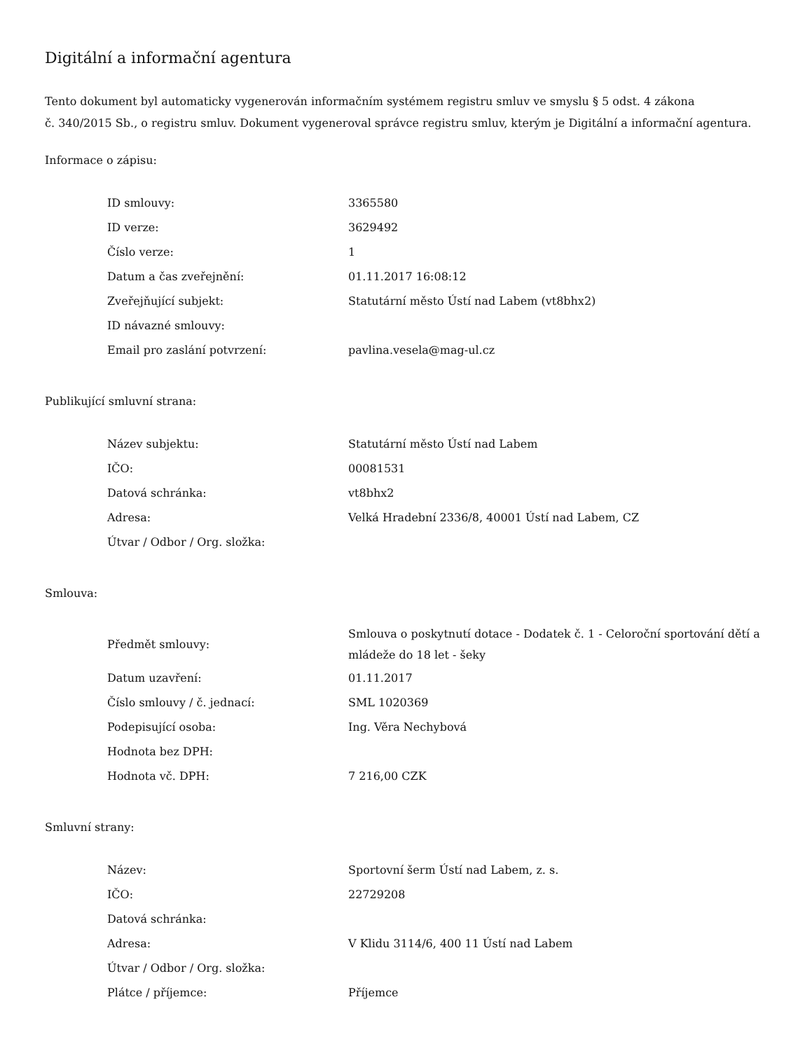Digitální a informační agentura
Tento dokument byl automaticky vygenerován informačním systémem registru smluv ve smyslu § 5 odst. 4 zákona
č. 340/2015 Sb., o registru smluv. Dokument vygeneroval správce registru smluv, kterým je Digitální a informační agentura.
Informace o zápisu:
| ID smlouvy: | 3365580 |
| ID verze: | 3629492 |
| Číslo verze: | 1 |
| Datum a čas zveřejnění: | 01.11.2017 16:08:12 |
| Zveřejňující subjekt: | Statutární město Ústí nad Labem (vt8bhx2) |
| ID návazné smlouvy: | |
| Email pro zaslání potvrzení: | pavlina.vesela@mag-ul.cz |
Publikující smluvní strana:
| Název subjektu: | Statutární město Ústí nad Labem |
| IČO: | 00081531 |
| Datová schránka: | vt8bhx2 |
| Adresa: | Velká Hradební 2336/8, 40001 Ústí nad Labem, CZ |
| Útvar / Odbor / Org. složka: | |
Smlouva:
| Předmět smlouvy: | Smlouva o poskytnutí dotace - Dodatek č. 1 - Celoroční sportování dětí a mládeže do 18 let - šeky |
| Datum uzavření: | 01.11.2017 |
| Číslo smlouvy / č. jednací: | SML 1020369 |
| Podepisující osoba: | Ing. Věra Nechybová |
| Hodnota bez DPH: | |
| Hodnota vč. DPH: | 7 216,00 CZK |
Smluvní strany:
| Název: | Sportovní šerm Ústí nad Labem, z. s. |
| IČO: | 22729208 |
| Datová schránka: | |
| Adresa: | V Klidu 3114/6, 400 11 Ústí nad Labem |
| Útvar / Odbor / Org. složka: | |
| Plátce / příjemce: | Příjemce |